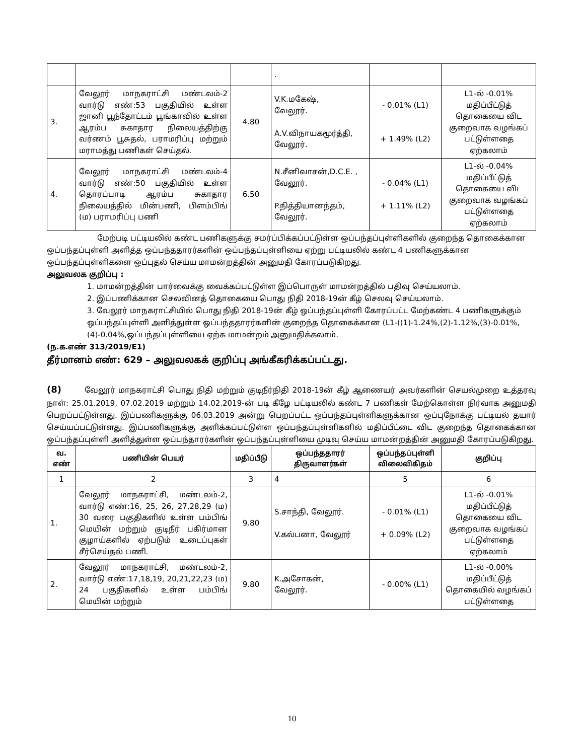| | | | . | | |
| 3. | வேலூர் மாநகராட்சி மண்டலம்-2 வார்டு எண்:53 பகுதியில் உள்ள ஜானி பூந்தோட்டம் பூங்காவில் உள்ள ஆரம்ப சுகாதார நிலையத்திற்கு வர்ணம் பூசுதல், பராமரிப்பு மற்றும் மராமத்து பணிகள் செய்தல். | 4.80 | V.K.மகேஷ், வேலூர். A.V.விநாயகமூர்த்தி, வேலூர். | - 0.01% (L1) + 1.49% (L2) | L1-ல் -0.01% மதிப்பீட்டுத் தொகையை விட குறைவாக வழங்கப் பட்டுள்ளதை ஏற்கலாம் |
| 4. | வேலூர் மாநகராட்சி மண்டலம்-4 வார்டு எண்:50 பகுதியில் உள்ள தொரப்பாடி ஆரம்ப சுகாதார நிலையத்தில் மின்பணி, பிளம்பிங் (ம) பராமரிப்பு பணி | 6.50 | N.சீனிவாசன்,D.C.E. , வேலூர். P.நித்தியானந்தம், வேலூர். | - 0.04% (L1) + 1.11% (L2) | L1-ல் -0.04% மதிப்பீட்டுத் தொகையை விட குறைவாக வழங்கப் பட்டுள்ளதை ஏற்கலாம் |
மேற்படி பட்டியலில் கண்ட பணிகளுக்கு சமர்ப்பிக்கப்பட்டுள்ள ஒப்பந்தப்புள்ளிகளில் குறைந்த தொகைக்கான ஒப்பந்தப்புள்ளி அளித்த ஒப்பந்ததாரர்களின் ஒப்பந்தப்புள்ளியை ஏற்று பட்டியலில் கண்ட 4 பணிகளுக்கான ஒப்பந்தப்புள்ளிகளை ஒப்புதல் செய்ய மாமன்றத்தின் அனுமதி கோரப்படுகிறது.
அலுவலக குறிப்பு :
1. மாமன்றத்தின் பார்வைக்கு வைக்கப்பட்டுள்ள இப்பொருள் மாமன்றத்தில் பதிவு செய்யலாம்.
2. இப்பணிக்கான செலவினத் தொகையை பொது நிதி 2018-19ன் கீழ் செலவு செய்யலாம்.
3. வேலூர் மாநகராட்சியில் பொது நிதி 2018-19ன் கீழ் ஒப்பந்தப்புள்ளி கோரப்பட்ட மேற்கண்ட 4 பணிகளுக்கும் ஒப்பந்தப்புள்ளி அளித்துள்ள ஒப்பந்ததாரர்களின் குறைந்த தொகைக்கான (L1-((1)-1.24%,(2)-1.12%,(3)-0.01%,(4)-0.04%,ஒப்பந்தப்புள்ளியை ஏற்க மாமன்றம் அனுமதிக்கலாம்.
(ந.க.எண் 313/2019/E1)
தீர்மானம் எண்: 629 – அலுவலகக் குறிப்பு அங்கீகரிக்கப்பட்டது.
(8) வேலூர் மாநகராட்சி பொது நிதி மற்றும் குடிநீர்நிதி 2018-19ன் கீழ் ஆணையர் அவர்களின் செயல்முறை உத்தரவு நாள்: 25.01.2019, 07.02.2019 மற்றும் 14.02.2019-ன் படி கீழே பட்டியலில் கண்ட 7 பணிகள் மேற்கொள்ள நிர்வாக அனுமதி பெறப்பட்டுள்ளது. இப்பணிகளுக்கு 06.03.2019 அன்று பெறப்பட்ட ஒப்பந்தப்புள்ளிகளுக்கான ஒப்புநோக்கு பட்டியல் தயார் செய்யப்பட்டுள்ளது. இப்பணிகளுக்கு அளிக்கப்பட்டுள்ள ஒப்பந்தப்புள்ளிகளில் மதிப்பீட்டை விட குறைந்த தொகைக்கான ஒப்பந்தப்புள்ளி அளித்துள்ள ஒப்பந்தாரர்களின் ஒப்பந்தப்புள்ளியை முடிவு செய்ய மாமன்றத்தின் அனுமதி கோரப்படுகிறது.
| வ. எண் | பணியின் பெயர் | மதிப்பீடு | ஒப்பந்ததாரர் திருவாளர்கள் | ஒப்பந்தப்புள்ளி விலைவிகிதம் | குறிப்பு |
| --- | --- | --- | --- | --- | --- |
| 1 | 2 | 3 | 4 | 5 | 6 |
| 1. | வேலூர் மாநகராட்சி, மண்டலம்-2, வார்டு எண்:16, 25, 26, 27,28,29 (ம) 30 வரை பகுதிகளில் உள்ள பம்பிங் மெயின் மற்றும் குடிநீர் பகிர்மான குழாய்களில் ஏற்படும் உடைப்புகள் சீர்செய்தல் பணி. | 9.80 | S.சாந்தி, வேலூர். V.கல்பனா, வேலூர் | - 0.01% (L1) + 0.09% (L2) | L1-ல் -0.01% மதிப்பீட்டுத் தொகையை விட குறைவாக வழங்கப் பட்டுள்ளதை ஏற்கலாம் |
| 2. | வேலூர் மாநகராட்சி, மண்டலம்-2, வார்டு எண்:17,18,19, 20,21,22,23 (ம) 24 பகுதிகளில் உள்ள பம்பிங் மெயின் மற்றும் | 9.80 | K.அசோகன், வேலூர். | - 0.00% (L1) | L1-ல் -0.00% மதிப்பீட்டுத் தொகையில் வழங்கப் பட்டுள்ளதை |
10